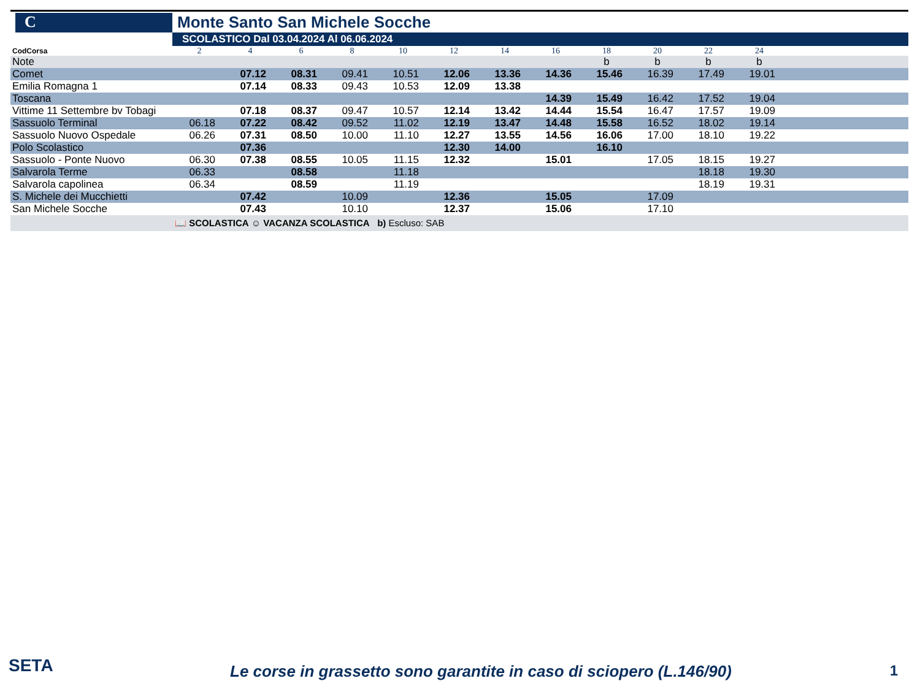C
Monte Santo San Michele Socche
SCOLASTICO Dal 03.04.2024 Al 06.06.2024
| CodCorsa | 2 | 4 | 6 | 8 | 10 | 12 | 14 | 16 | 18 | 20 | 22 | 24 | |
| Note | | | | | | | | | b | b | b | b | |
| Comet | | 07.12 | 08.31 | 09.41 | 10.51 | 12.06 | 13.36 | 14.36 | 15.46 | 16.39 | 17.49 | 19.01 | |
| Emilia Romagna 1 | | 07.14 | 08.33 | 09.43 | 10.53 | 12.09 | 13.38 | | | | | | |
| Toscana | | | | | | | | 14.39 | 15.49 | 16.42 | 17.52 | 19.04 | |
| Vittime 11 Settembre bv Tobagi | | 07.18 | 08.37 | 09.47 | 10.57 | 12.14 | 13.42 | 14.44 | 15.54 | 16.47 | 17.57 | 19.09 | |
| Sassuolo Terminal | 06.18 | 07.22 | 08.42 | 09.52 | 11.02 | 12.19 | 13.47 | 14.48 | 15.58 | 16.52 | 18.02 | 19.14 | |
| Sassuolo Nuovo Ospedale | 06.26 | 07.31 | 08.50 | 10.00 | 11.10 | 12.27 | 13.55 | 14.56 | 16.06 | 17.00 | 18.10 | 19.22 | |
| Polo Scolastico | | 07.36 | | | | 12.30 | 14.00 | | 16.10 | | | | |
| Sassuolo - Ponte Nuovo | 06.30 | 07.38 | 08.55 | 10.05 | 11.15 | 12.32 | | 15.01 | | 17.05 | 18.15 | 19.27 | |
| Salvarola Terme | 06.33 | | 08.58 | | 11.18 | | | | | | 18.18 | 19.30 | |
| Salvarola capolinea | 06.34 | | 08.59 | | 11.19 | | | | | | 18.19 | 19.31 | |
| S. Michele dei Mucchietti | | 07.42 | | 10.09 | | 12.36 | | 15.05 | | 17.09 | | | |
| San Michele Socche | | 07.43 | | 10.10 | | 12.37 | | 15.06 | | 17.10 | | | |
📖 SCOLASTICA ☺ VACANZA SCOLASTICA b) Escluso: SAB
SETA
Le corse in grassetto sono garantite in caso di sciopero (L.146/90)
1